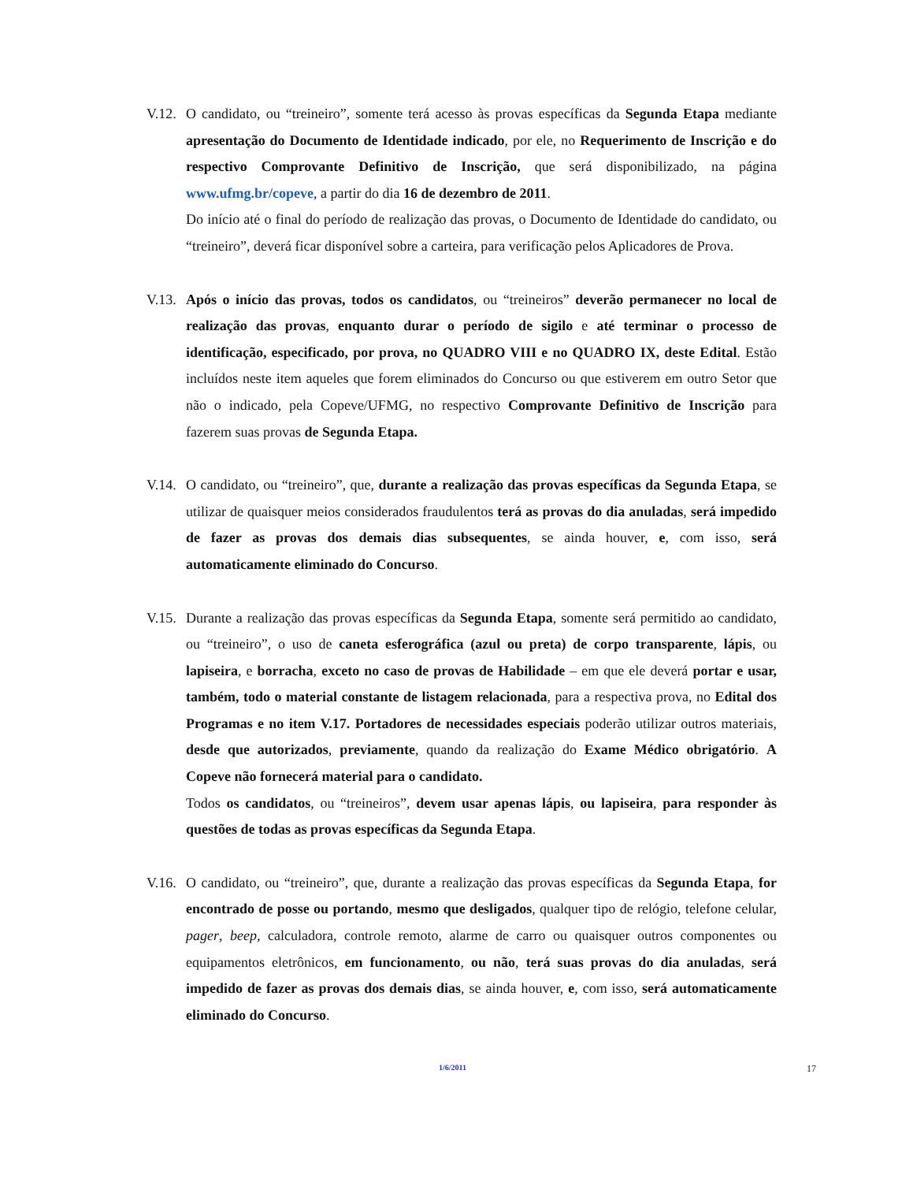V.12.
O candidato, ou “treineiro”, somente terá acesso às provas específicas da Segunda Etapa mediante apresentação do Documento de Identidade indicado, por ele, no Requerimento de Inscrição e do respectivo Comprovante Definitivo de Inscrição, que será disponibilizado, na página www.ufmg.br/copeve, a partir do dia 16 de dezembro de 2011.
Do início até o final do período de realização das provas, o Documento de Identidade do candidato, ou “treineiro”, deverá ficar disponível sobre a carteira, para verificação pelos Aplicadores de Prova.
V.13.
Após o início das provas, todos os candidatos, ou “treineiros” deverão permanecer no local de realização das provas, enquanto durar o período de sigilo e até terminar o processo de identificação, especificado, por prova, no QUADRO VIII e no QUADRO IX, deste Edital. Estão incluídos neste item aqueles que forem eliminados do Concurso ou que estiverem em outro Setor que não o indicado, pela Copeve/UFMG, no respectivo Comprovante Definitivo de Inscrição para fazerem suas provas de Segunda Etapa.
V.14.
O candidato, ou “treineiro”, que, durante a realização das provas específicas da Segunda Etapa, se utilizar de quaisquer meios considerados fraudulentos terá as provas do dia anuladas, será impedido de fazer as provas dos demais dias subsequentes, se ainda houver, e, com isso, será automaticamente eliminado do Concurso.
V.15.
Durante a realização das provas específicas da Segunda Etapa, somente será permitido ao candidato, ou “treineiro”, o uso de caneta esferográfica (azul ou preta) de corpo transparente, lápis, ou lapiseira, e borracha, exceto no caso de provas de Habilidade – em que ele deverá portar e usar, também, todo o material constante de listagem relacionada, para a respectiva prova, no Edital dos Programas e no item V.17. Portadores de necessidades especiais poderão utilizar outros materiais, desde que autorizados, previamente, quando da realização do Exame Médico obrigatório. A Copeve não fornecerá material para o candidato.
Todos os candidatos, ou “treineiros”, devem usar apenas lápis, ou lapiseira, para responder às questões de todas as provas específicas da Segunda Etapa.
V.16.
O candidato, ou “treineiro”, que, durante a realização das provas específicas da Segunda Etapa, for encontrado de posse ou portando, mesmo que desligados, qualquer tipo de relógio, telefone celular, pager, beep, calculadora, controle remoto, alarme de carro ou quaisquer outros componentes ou equipamentos eletrônicos, em funcionamento, ou não, terá suas provas do dia anuladas, será impedido de fazer as provas dos demais dias, se ainda houver, e, com isso, será automaticamente eliminado do Concurso.
1/6/2011 17